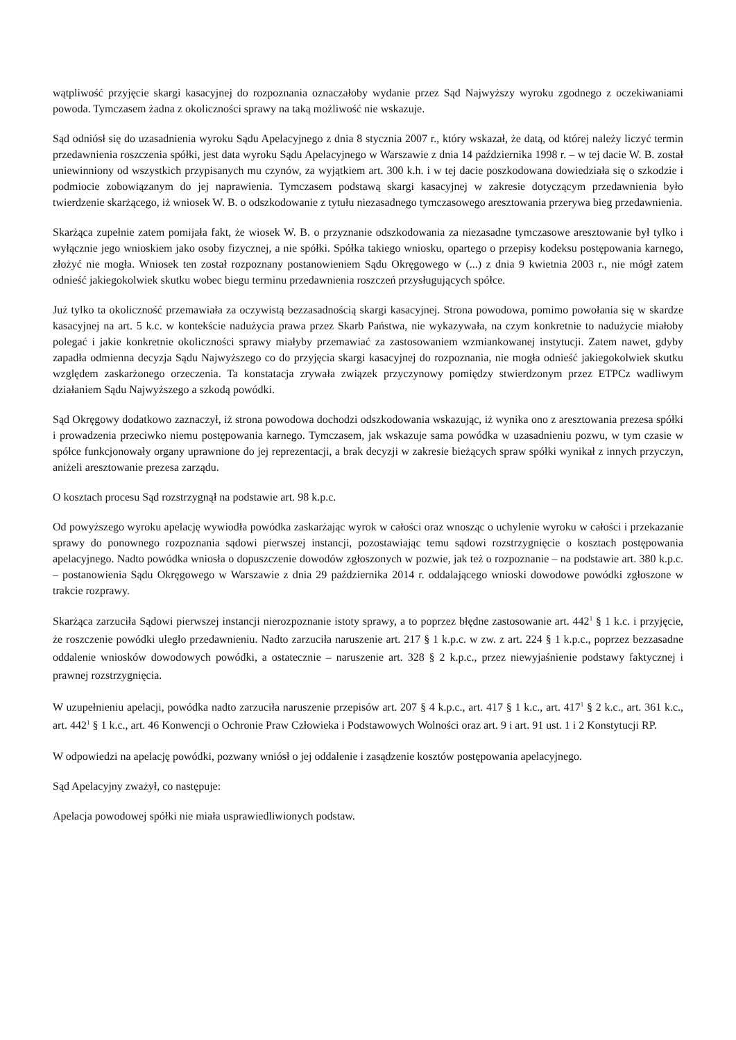wątpliwość przyjęcie skargi kasacyjnej do rozpoznania oznaczałoby wydanie przez Sąd Najwyższy wyroku zgodnego z oczekiwaniami powoda. Tymczasem żadna z okoliczności sprawy na taką możliwość nie wskazuje.
Sąd odniósł się do uzasadnienia wyroku Sądu Apelacyjnego z dnia 8 stycznia 2007 r., który wskazał, że datą, od której należy liczyć termin przedawnienia roszczenia spółki, jest data wyroku Sądu Apelacyjnego w Warszawie z dnia 14 października 1998 r. – w tej dacie W. B. został uniewinniony od wszystkich przypisanych mu czynów, za wyjątkiem art. 300 k.h. i w tej dacie poszkodowana dowiedziała się o szkodzie i podmiocie zobowiązanym do jej naprawienia. Tymczasem podstawą skargi kasacyjnej w zakresie dotyczącym przedawnienia było twierdzenie skarżącego, iż wniosek W. B. o odszkodowanie z tytułu niezasadnego tymczasowego aresztowania przerywa bieg przedawnienia.
Skarżąca zupełnie zatem pomijała fakt, że wiosek W. B. o przyznanie odszkodowania za niezasadne tymczasowe aresztowanie był tylko i wyłącznie jego wnioskiem jako osoby fizycznej, a nie spółki. Spółka takiego wniosku, opartego o przepisy kodeksu postępowania karnego, złożyć nie mogła. Wniosek ten został rozpoznany postanowieniem Sądu Okręgowego w (...) z dnia 9 kwietnia 2003 r., nie mógł zatem odnieść jakiegokolwiek skutku wobec biegu terminu przedawnienia roszczeń przysługujących spółce.
Już tylko ta okoliczność przemawiała za oczywistą bezzasadnością skargi kasacyjnej. Strona powodowa, pomimo powołania się w skardze kasacyjnej na art. 5 k.c. w kontekście nadużycia prawa przez Skarb Państwa, nie wykazywała, na czym konkretnie to nadużycie miałoby polegać i jakie konkretnie okoliczności sprawy miałyby przemawiać za zastosowaniem wzmiankowanej instytucji. Zatem nawet, gdyby zapadła odmienna decyzja Sądu Najwyższego co do przyjęcia skargi kasacyjnej do rozpoznania, nie mogła odnieść jakiegokolwiek skutku względem zaskarżonego orzeczenia. Ta konstatacja zrywała związek przyczynowy pomiędzy stwierdzonym przez ETPCz wadliwym działaniem Sądu Najwyższego a szkodą powódki.
Sąd Okręgowy dodatkowo zaznaczył, iż strona powodowa dochodzi odszkodowania wskazując, iż wynika ono z aresztowania prezesa spółki i prowadzenia przeciwko niemu postępowania karnego. Tymczasem, jak wskazuje sama powódka w uzasadnieniu pozwu, w tym czasie w spółce funkcjonowały organy uprawnione do jej reprezentacji, a brak decyzji w zakresie bieżących spraw spółki wynikał z innych przyczyn, aniżeli aresztowanie prezesa zarządu.
O kosztach procesu Sąd rozstrzygnął na podstawie art. 98 k.p.c.
Od powyższego wyroku apelację wywiodła powódka zaskarżając wyrok w całości oraz wnosząc o uchylenie wyroku w całości i przekazanie sprawy do ponownego rozpoznania sądowi pierwszej instancji, pozostawiając temu sądowi rozstrzygnięcie o kosztach postępowania apelacyjnego. Nadto powódka wniosła o dopuszczenie dowodów zgłoszonych w pozwie, jak też o rozpoznanie – na podstawie art. 380 k.p.c. – postanowienia Sądu Okręgowego w Warszawie z dnia 29 października 2014 r. oddalającego wnioski dowodowe powódki zgłoszone w trakcie rozprawy.
Skarżąca zarzuciła Sądowi pierwszej instancji nierozpoznanie istoty sprawy, a to poprzez błędne zastosowanie art. 442<sup>1</sup> § 1 k.c. i przyjęcie, że roszczenie powódki uległo przedawnieniu. Nadto zarzuciła naruszenie art. 217 § 1 k.p.c. w zw. z art. 224 § 1 k.p.c., poprzez bezzasadne oddalenie wniosków dowodowych powódki, a ostatecznie – naruszenie art. 328 § 2 k.p.c., przez niewyjaśnienie podstawy faktycznej i prawnej rozstrzygnięcia.
W uzupełnieniu apelacji, powódka nadto zarzuciła naruszenie przepisów art. 207 § 4 k.p.c., art. 417 § 1 k.c., art. 417<sup>1</sup> § 2 k.c., art. 361 k.c., art. 442<sup>1</sup> § 1 k.c., art. 46 Konwencji o Ochronie Praw Człowieka i Podstawowych Wolności oraz art. 9 i art. 91 ust. 1 i 2 Konstytucji RP.
W odpowiedzi na apelację powódki, pozwany wniósł o jej oddalenie i zasądzenie kosztów postępowania apelacyjnego.
Sąd Apelacyjny zważył, co następuje:
Apelacja powodowej spółki nie miała usprawiedliwionych podstaw.